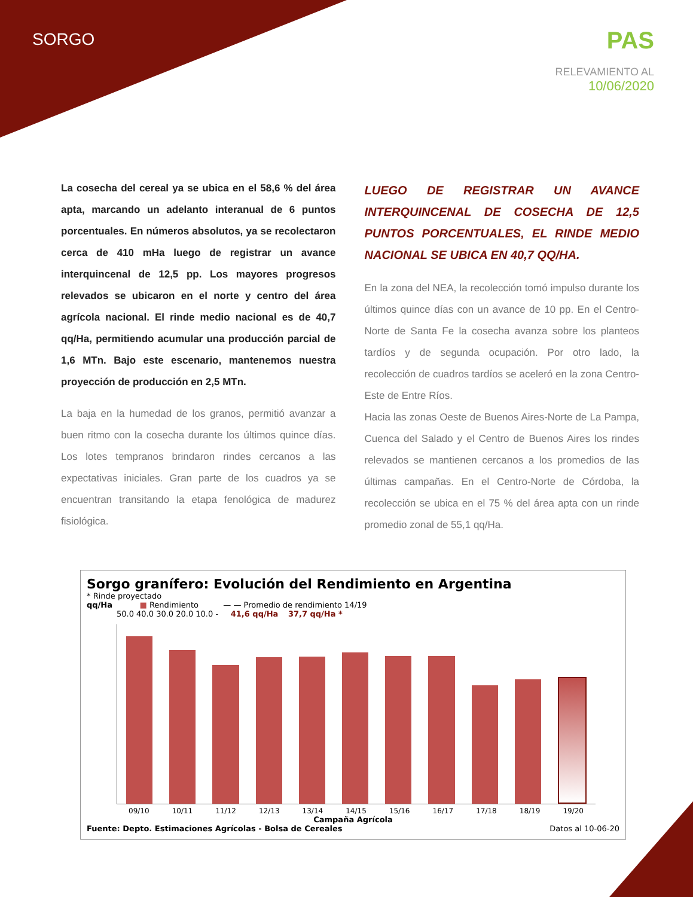SORGO
PAS
RELEVAMIENTO AL
10/06/2020
La cosecha del cereal ya se ubica en el 58,6 % del área apta, marcando un adelanto interanual de 6 puntos porcentuales. En números absolutos, ya se recolectaron cerca de 410 mHa luego de registrar un avance interquincenal de 12,5 pp. Los mayores progresos relevados se ubicaron en el norte y centro del área agrícola nacional. El rinde medio nacional es de 40,7 qq/Ha, permitiendo acumular una producción parcial de 1,6 MTn. Bajo este escenario, mantenemos nuestra proyección de producción en 2,5 MTn.
La baja en la humedad de los granos, permitió avanzar a buen ritmo con la cosecha durante los últimos quince días. Los lotes tempranos brindaron rindes cercanos a las expectativas iniciales. Gran parte de los cuadros ya se encuentran transitando la etapa fenológica de madurez fisiológica.
LUEGO DE REGISTRAR UN AVANCE INTERQUINCENAL DE COSECHA DE 12,5 PUNTOS PORCENTUALES, EL RINDE MEDIO NACIONAL SE UBICA EN 40,7 QQ/HA.
En la zona del NEA, la recolección tomó impulso durante los últimos quince días con un avance de 10 pp. En el Centro-Norte de Santa Fe la cosecha avanza sobre los planteos tardíos y de segunda ocupación. Por otro lado, la recolección de cuadros tardíos se aceleró en la zona Centro-Este de Entre Ríos.
Hacia las zonas Oeste de Buenos Aires-Norte de La Pampa, Cuenca del Salado y el Centro de Buenos Aires los rindes relevados se mantienen cercanos a los promedios de las últimas campañas. En el Centro-Norte de Córdoba, la recolección se ubica en el 75 % del área apta con un rinde promedio zonal de 55,1 qq/Ha.
Sorgo granífero: Evolución del Rendimiento en Argentina
* Rinde proyectado
qq/Ha ■ Rendimiento — — Promedio de rendimiento 14/19
50.0 40.0 30.0 20.0 10.0 - 41,6 qq/Ha 37,7 qq/Ha *
09/10 10/11 11/12 12/13 13/14 14/15 15/16 16/17 17/18 18/19 19/20
Campaña Agrícola
Fuente: Depto. Estimaciones Agrícolas - Bolsa de Cereales Datos al 10-06-20